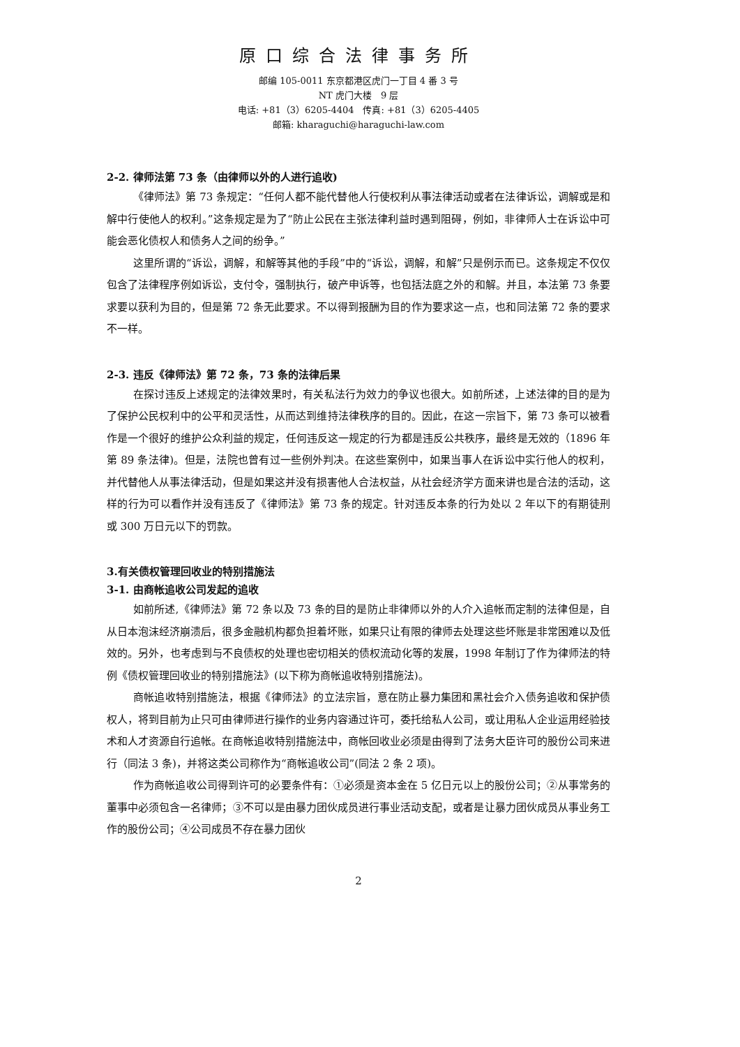原口综合法律事务所
邮编 105-0011 东京都港区虎门一丁目 4 番 3 号
NT 虎门大楼　9 层
电话: +81（3）6205-4404　传真: +81（3）6205-4405
邮箱: kharaguchi@haraguchi-law.com
2-2. 律师法第 73 条（由律师以外的人进行追收)
《律师法》第 73 条规定：“任何人都不能代替他人行使权利从事法律活动或者在法律诉讼，调解或是和解中行使他人的权利。”这条规定是为了“防止公民在主张法律利益时遇到阻碍，例如，非律师人士在诉讼中可能会恶化债权人和债务人之间的纷争。”
这里所谓的“诉讼，调解，和解等其他的手段”中的“诉讼，调解，和解”只是例示而已。这条规定不仅仅包含了法律程序例如诉讼，支付令，强制执行，破产申诉等，也包括法庭之外的和解。并且，本法第 73 条要求要以获利为目的，但是第 72 条无此要求。不以得到报酬为目的作为要求这一点，也和同法第 72 条的要求不一样。
2-3. 违反《律师法》第 72 条，73 条的法律后果
在探讨违反上述规定的法律效果时，有关私法行为效力的争议也很大。如前所述，上述法律的目的是为了保护公民权利中的公平和灵活性，从而达到维持法律秩序的目的。因此，在这一宗旨下，第 73 条可以被看作是一个很好的维护公众利益的规定，任何违反这一规定的行为都是违反公共秩序，最终是无效的（1896 年第 89 条法律)。但是，法院也曾有过一些例外判决。在这些案例中，如果当事人在诉讼中实行他人的权利，并代替他人从事法律活动，但是如果这并没有损害他人合法权益，从社会经济学方面来讲也是合法的活动，这样的行为可以看作并没有违反了《律师法》第 73 条的规定。针对违反本条的行为处以 2 年以下的有期徒刑或 300 万日元以下的罚款。
3.有关债权管理回收业的特别措施法
3-1. 由商帐追收公司发起的追收
如前所述,《律师法》第 72 条以及 73 条的目的是防止非律师以外的人介入追帐而定制的法律但是，自从日本泡沫经济崩溃后，很多金融机构都负担着坏账，如果只让有限的律师去处理这些坏账是非常困难以及低效的。另外，也考虑到与不良债权的处理也密切相关的债权流动化等的发展，1998 年制订了作为律师法的特例《债权管理回收业的特别措施法》(以下称为商帐追收特别措施法)。
商帐追收特别措施法，根据《律师法》的立法宗旨，意在防止暴力集团和黑社会介入债务追收和保护债权人，将到目前为止只可由律师进行操作的业务内容通过许可，委托给私人公司，或让用私人企业运用经验技术和人才资源自行追帐。在商帐追收特别措施法中，商帐回收业必须是由得到了法务大臣许可的股份公司来进行（同法 3 条)，并将这类公司称作为“商帐追收公司”(同法 2 条 2 项)。
作为商帐追收公司得到许可的必要条件有：①必须是资本金在 5 亿日元以上的股份公司；②从事常务的董事中必须包含一名律师；③不可以是由暴力团伙成员进行事业活动支配，或者是让暴力团伙成员从事业务工作的股份公司；④公司成员不存在暴力团伙
2